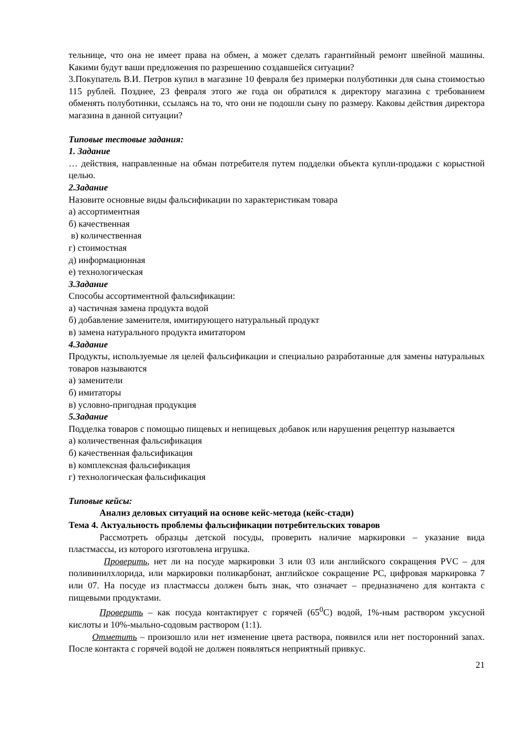тельнице, что она не имеет права на обмен, а может сделать гарантийный ремонт швейной машины. Какими будут ваши предложения по разрешению создавшейся ситуации?
3.Покупатель В.И. Петров купил в магазине 10 февраля без примерки полуботинки для сына стоимостью 115 рублей. Позднее, 23 февраля этого же года он обратился к директору магазина с требованием обменять полуботинки, ссылаясь на то, что они не подошли сыну по размеру. Каковы действия директора магазина в данной ситуации?
Типовые тестовые задания:
1. Задание
… действия, направленные на обман потребителя путем подделки объекта купли-продажи с корыстной целью.
2.Задание
Назовите основные виды фальсификации по характеристикам товара
а) ассортиментная
б) качественная
в) количественная
г) стоимостная
д) информационная
е) технологическая
3.Задание
Способы ассортиментной фальсификации:
а) частичная замена продукта водой
б) добавление заменителя, имитирующего натуральный продукт
в) замена натурального продукта имитатором
4.Задание
Продукты, используемые ля целей фальсификации и специально разработанные для замены натуральных товаров называются
а) заменители
б) имитаторы
в) условно-пригодная продукция
5.Задание
Подделка товаров с помощью пищевых и непищевых добавок или нарушения рецептур называется
а) количественная фальсификация
б) качественная фальсификация
в) комплексная фальсификация
г) технологическая фальсификация
Типовые кейсы:
Анализ деловых ситуаций на основе кейс-метода (кейс-стади)
Тема 4. Актуальность проблемы фальсификации потребительских товаров
Рассмотреть образцы детской посуды, проверить наличие маркировки – указание вида пластмассы, из которого изготовлена игрушка.
Проверить, нет ли на посуде маркировки 3 или 03 или английского сокращения PVC – для поливинилхлорида, или маркировки поликарбонат, английское сокращение PC, цифровая маркировка 7 или 07. На посуде из пластмассы должен быть знак, что означает – предназначено для контакта с пищевыми продуктами.
Проверить – как посуда контактирует с горячей (65<sup>0</sup>С) водой, 1%-ным раствором уксусной кислоты и 10%-мыльно-содовым раствором (1:1).
Отметить – произошло или нет изменение цвета раствора, появился или нет посторонний запах. После контакта с горячей водой не должен появляться неприятный привкус.
21